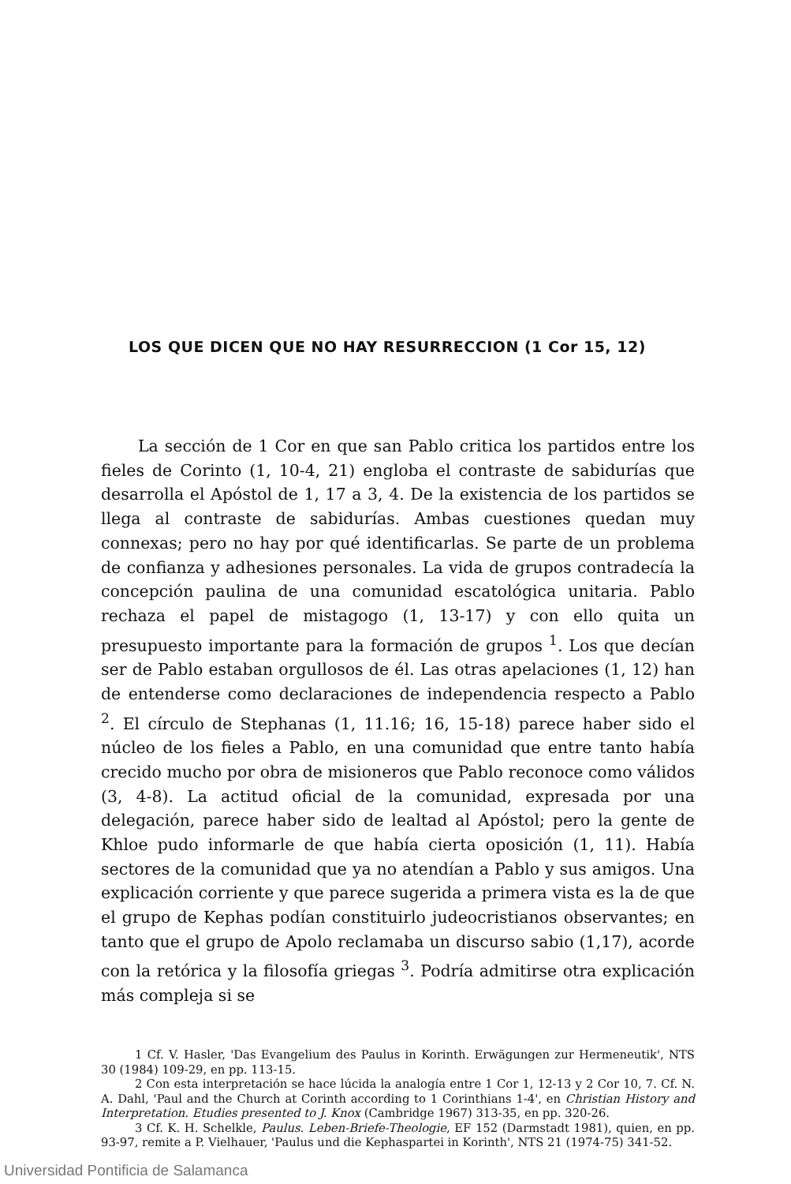LOS QUE DICEN QUE NO HAY RESURRECCION (1 Cor 15, 12)
La sección de 1 Cor en que san Pablo critica los partidos entre los fieles de Corinto (1, 10-4, 21) engloba el contraste de sabidurías que desarrolla el Apóstol de 1, 17 a 3, 4. De la existencia de los partidos se llega al contraste de sabidurías. Ambas cuestiones quedan muy connexas; pero no hay por qué identificarlas. Se parte de un problema de confianza y adhesiones personales. La vida de grupos contradecía la concepción paulina de una comunidad escatológica unitaria. Pablo rechaza el papel de mistagogo (1, 13-17) y con ello quita un presupuesto importante para la formación de grupos <sup>1</sup>. Los que decían ser de Pablo estaban orgullosos de él. Las otras apelaciones (1, 12) han de entenderse como declaraciones de independencia respecto a Pablo <sup>2</sup>. El círculo de Stephanas (1, 11.16; 16, 15-18) parece haber sido el núcleo de los fieles a Pablo, en una comunidad que entre tanto había crecido mucho por obra de misioneros que Pablo reconoce como válidos (3, 4-8). La actitud oficial de la comunidad, expresada por una delegación, parece haber sido de lealtad al Apóstol; pero la gente de Khloe pudo informarle de que había cierta oposición (1, 11). Había sectores de la comunidad que ya no atendían a Pablo y sus amigos. Una explicación corriente y que parece sugerida a primera vista es la de que el grupo de Kephas podían constituirlo judeocristianos observantes; en tanto que el grupo de Apolo reclamaba un discurso sabio (1,17), acorde con la retórica y la filosofía griegas <sup>3</sup>. Podría admitirse otra explicación más compleja si se
1 Cf. V. Hasler, 'Das Evangelium des Paulus in Korinth. Erwägungen zur Hermeneutik', NTS 30 (1984) 109-29, en pp. 113-15.
2 Con esta interpretación se hace lúcida la analogía entre 1 Cor 1, 12-13 y 2 Cor 10, 7. Cf. N. A. Dahl, 'Paul and the Church at Corinth according to 1 Corinthians 1-4', en Christian History and Interpretation. Etudies presented to J. Knox (Cambridge 1967) 313-35, en pp. 320-26.
3 Cf. K. H. Schelkle, Paulus. Leben-Briefe-Theologie, EF 152 (Darmstadt 1981), quien, en pp. 93-97, remite a P. Vielhauer, 'Paulus und die Kephaspartei in Korinth', NTS 21 (1974-75) 341-52.
Universidad Pontificia de Salamanca